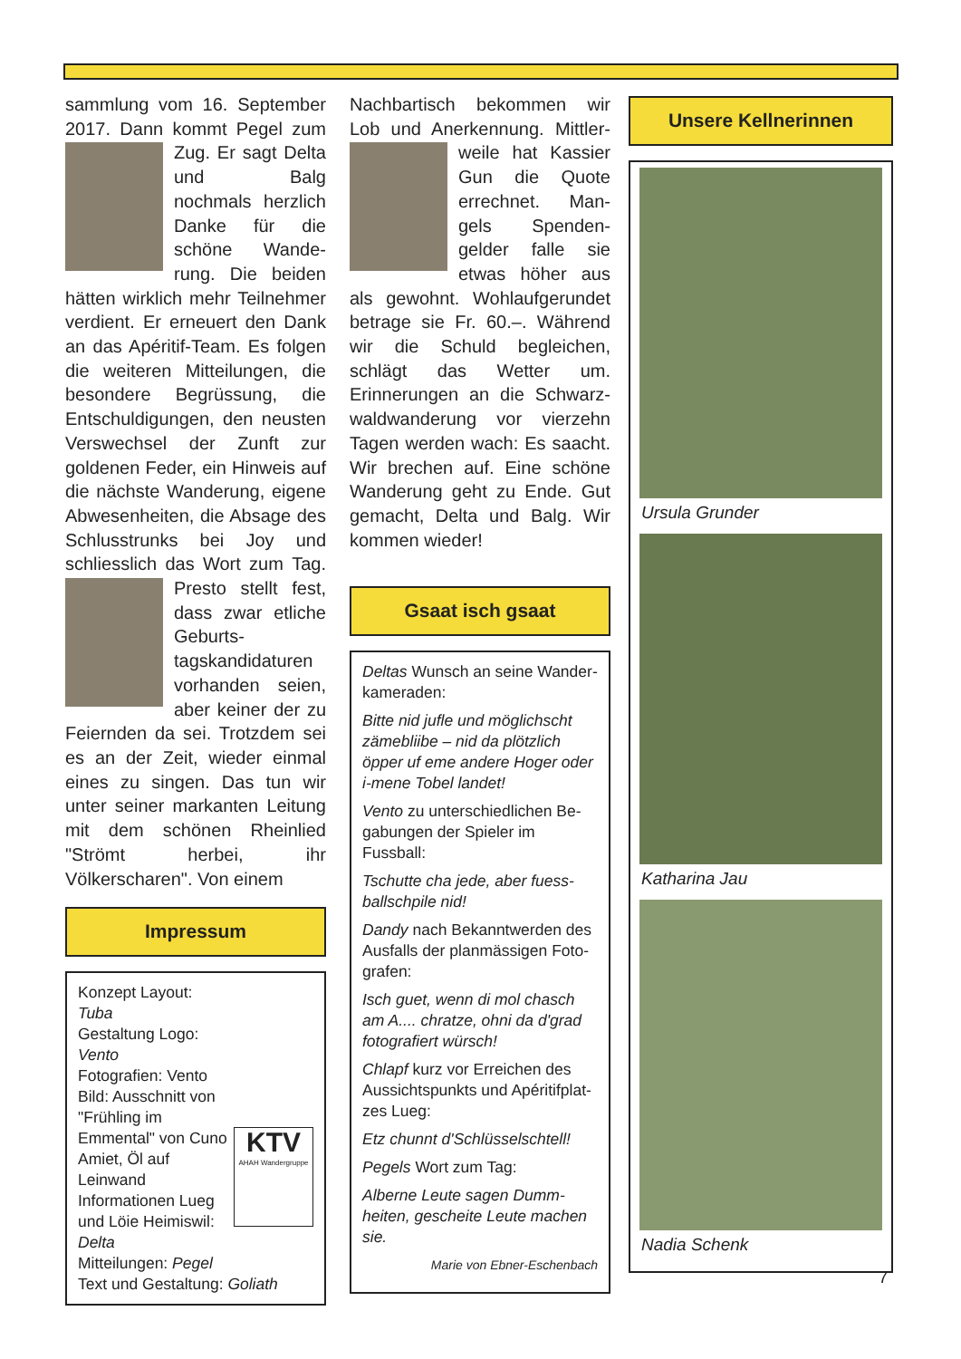sammlung vom 16. Septem­ber 2017. Dann kommt Pegel
zum Zug. Er sagt Delta und Balg nochmals herz­lich Danke für die schöne Wande­rung. Die beiden hätten wirklich mehr Teilneh­mer verdient. Er erneuert den Dank an das Apéritif-Team. Es folgen die weiteren Mittei­lungen, die besondere Be­grüssung, die Entschuldigun­gen, den neusten Verswech­sel der Zunft zur goldenen Fe­der, ein Hinweis auf die nächste Wanderung, eigene Abwesenheiten, die Absage des Schlusstrunks bei Joy und schliesslich das Wort zum
Tag. Presto stellt fest, dass zwar etliche Geburts­tagskandidaturen vorhanden seien, aber keiner der zu Feiernden da sei. Trotz­dem sei es an der Zeit, wieder einmal eines zu singen. Das tun wir unter seiner markan­ten Leitung mit dem schönen Rheinlied "Strömt herbei, ihr Völkerscharen". Von einem
Impressum
KTV
AHAH Wandergruppe
Konzept Layout: Tuba
Gestaltung Logo: Vento
Fotografien: Vento
Bild: Ausschnitt von "Frühling im Emmental" von Cuno Amiet, Öl auf Leinwand
Informationen Lueg und Löie Heimiswil: Delta
Mitteilungen: Pegel
Text und Gestaltung: Goliath
Nachbartisch bekommen wir Lob und Anerkennung. Mittler­
weile hat Kassier Gun die Quote errechnet. Man­gels Spenden­gelder falle sie etwas höher aus als gewohnt. Wohlaufgerun­det betrage sie Fr. 60.–. Wäh­rend wir die Schuld beglei­chen, schlägt das Wetter um. Erinnerungen an die Schwarz­waldwanderung vor vierzehn Tagen werden wach: Es saacht. Wir brechen auf. Eine schöne Wanderung geht zu Ende. Gut gemacht, Delta und Balg. Wir kommen wieder!
Gsaat isch gsaat
Deltas Wunsch an seine Wander­kameraden:
Bitte nid jufle und möglichscht zä­mebliibe – nid da plötzlich öpper uf eme andere Hoger oder i-mene Tobel landet!
Vento zu unterschiedlichen Be­gabungen der Spieler im Fussball:
Tschutte cha jede, aber fuess­ballschpile nid!
Dandy nach Bekanntwerden des Ausfalls der planmässigen Foto­grafen:
Isch guet, wenn di mol chasch am A.... chratze, ohni da d'grad foto­grafiert würsch!
Chlapf kurz vor Erreichen des Aussichtspunkts und Apéritifplat­zes Lueg:
Etz chunnt d'Schlüsselschtell!
Pegels Wort zum Tag:
Alberne Leute sagen Dumm­heiten, gescheite Leute machen sie.
Marie von Ebner-Eschenbach
Unsere Kellnerinnen
Ursula Grunder
Katharina Jau
Nadia Schenk
7